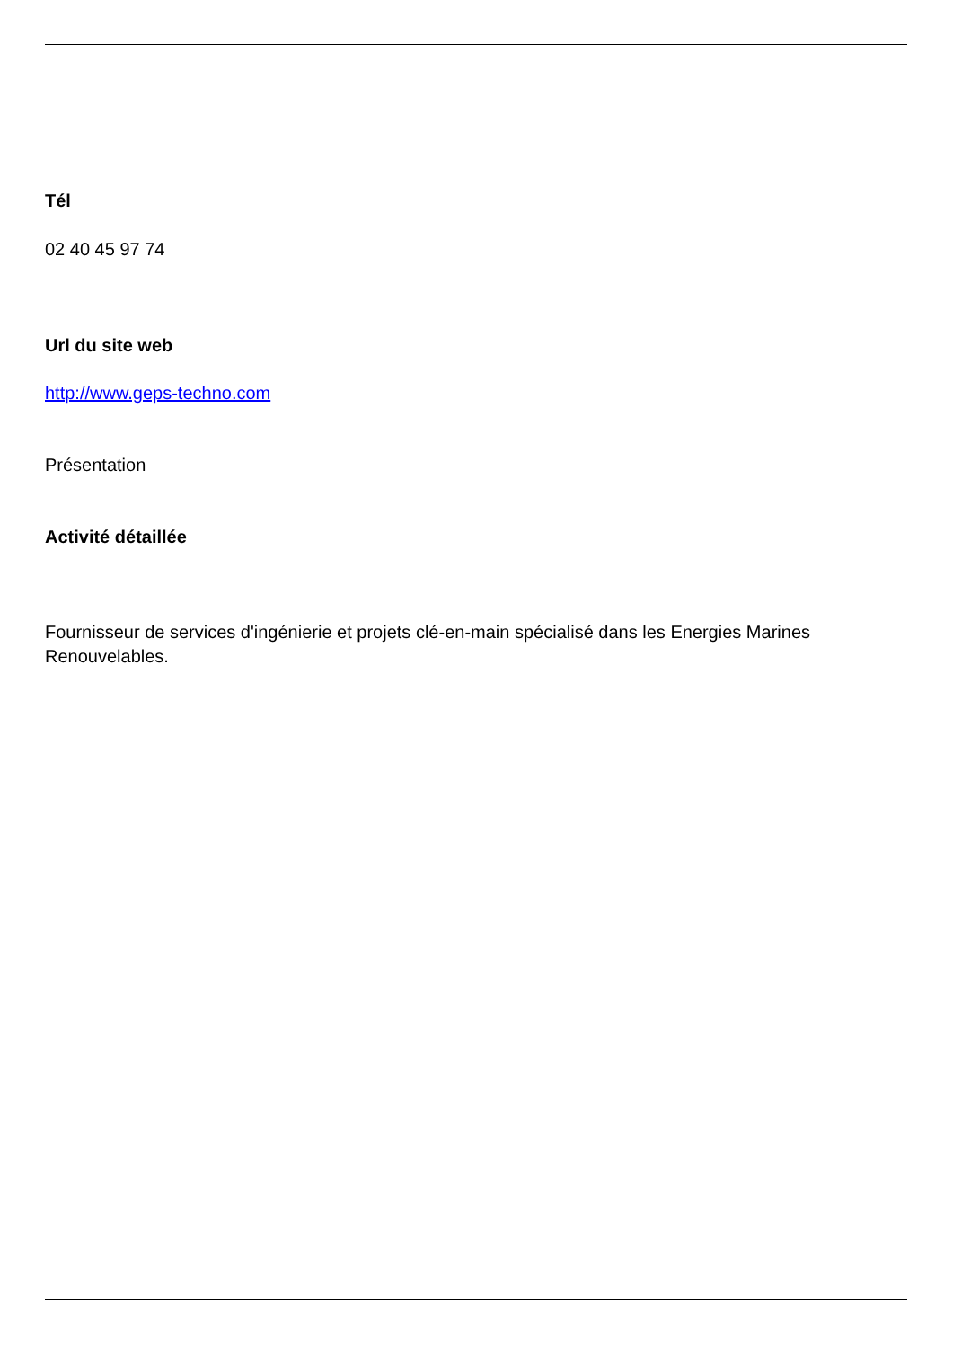Tél
02 40 45 97 74
Url du site web
http://www.geps-techno.com
Présentation
Activité détaillée
Fournisseur de services d'ingénierie et projets clé-en-main spécialisé dans les Energies Marines Renouvelables.